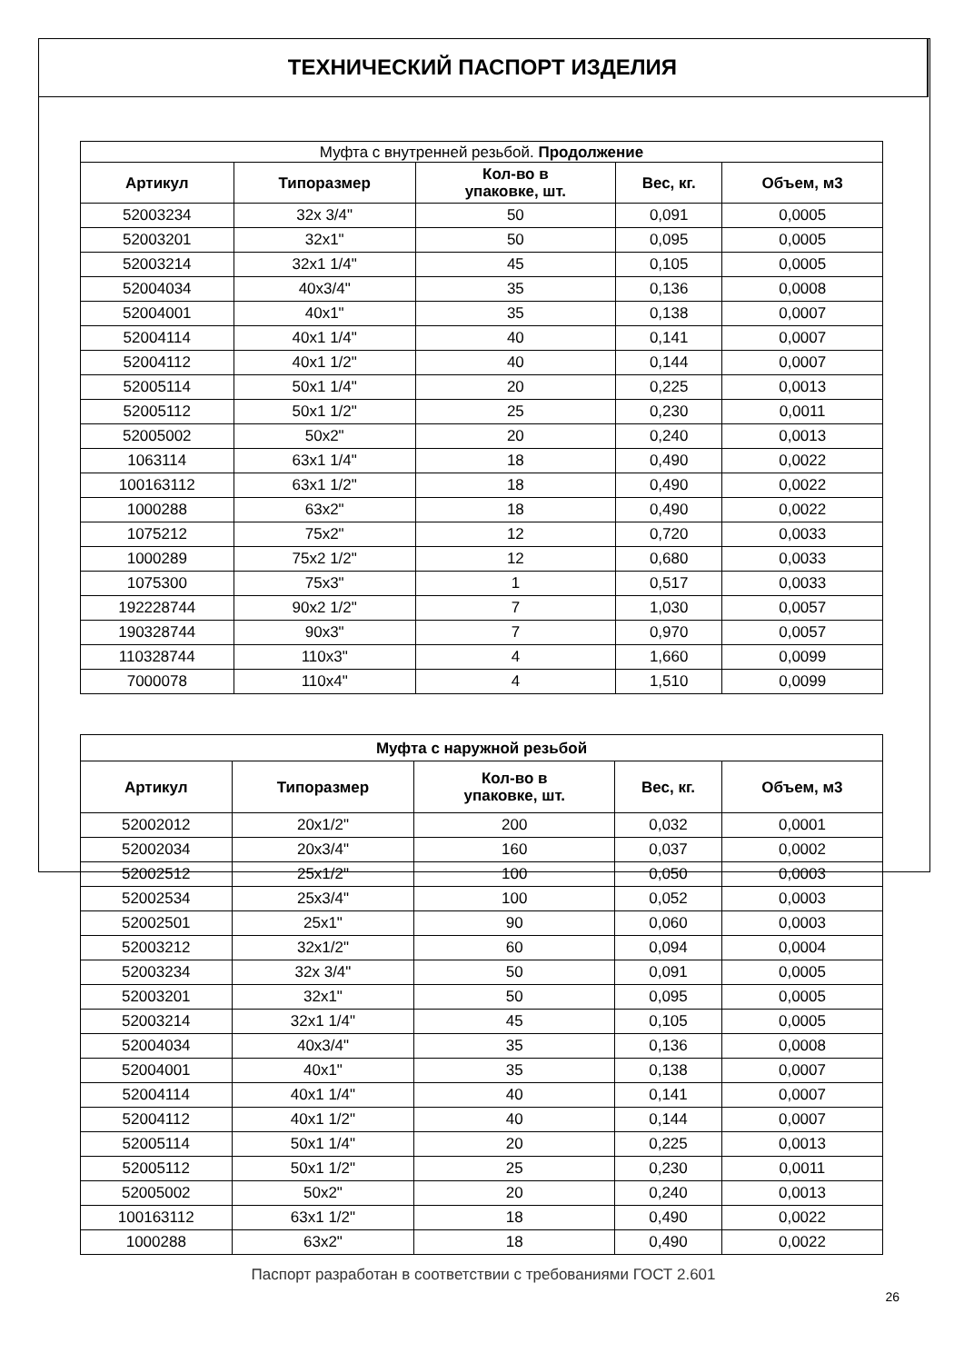ТЕХНИЧЕСКИЙ ПАСПОРТ ИЗДЕЛИЯ
| Муфта с внутренней резьбой. Продолжение | | | | |
| --- | --- | --- | --- | --- |
| Артикул | Типоразмер | Кол-во в упаковке, шт. | Вес, кг. | Объем, м3 |
| 52003234 | 32x 3/4" | 50 | 0,091 | 0,0005 |
| 52003201 | 32x1" | 50 | 0,095 | 0,0005 |
| 52003214 | 32x1 1/4" | 45 | 0,105 | 0,0005 |
| 52004034 | 40x3/4" | 35 | 0,136 | 0,0008 |
| 52004001 | 40x1" | 35 | 0,138 | 0,0007 |
| 52004114 | 40x1 1/4" | 40 | 0,141 | 0,0007 |
| 52004112 | 40x1 1/2" | 40 | 0,144 | 0,0007 |
| 52005114 | 50x1 1/4" | 20 | 0,225 | 0,0013 |
| 52005112 | 50x1 1/2" | 25 | 0,230 | 0,0011 |
| 52005002 | 50x2" | 20 | 0,240 | 0,0013 |
| 1063114 | 63x1 1/4" | 18 | 0,490 | 0,0022 |
| 100163112 | 63x1 1/2" | 18 | 0,490 | 0,0022 |
| 1000288 | 63x2" | 18 | 0,490 | 0,0022 |
| 1075212 | 75x2" | 12 | 0,720 | 0,0033 |
| 1000289 | 75x2 1/2" | 12 | 0,680 | 0,0033 |
| 1075300 | 75x3" | 1 | 0,517 | 0,0033 |
| 192228744 | 90x2 1/2" | 7 | 1,030 | 0,0057 |
| 190328744 | 90x3" | 7 | 0,970 | 0,0057 |
| 110328744 | 110x3" | 4 | 1,660 | 0,0099 |
| 7000078 | 110x4" | 4 | 1,510 | 0,0099 |
| Муфта с наружной резьбой | | | | |
| --- | --- | --- | --- | --- |
| Артикул | Типоразмер | Кол-во в упаковке, шт. | Вес, кг. | Объем, м3 |
| 52002012 | 20x1/2" | 200 | 0,032 | 0,0001 |
| 52002034 | 20x3/4" | 160 | 0,037 | 0,0002 |
| 52002512 | 25x1/2" | 100 | 0,050 | 0,0003 |
| 52002534 | 25x3/4" | 100 | 0,052 | 0,0003 |
| 52002501 | 25x1" | 90 | 0,060 | 0,0003 |
| 52003212 | 32x1/2" | 60 | 0,094 | 0,0004 |
| 52003234 | 32x 3/4" | 50 | 0,091 | 0,0005 |
| 52003201 | 32x1" | 50 | 0,095 | 0,0005 |
| 52003214 | 32x1 1/4" | 45 | 0,105 | 0,0005 |
| 52004034 | 40x3/4" | 35 | 0,136 | 0,0008 |
| 52004001 | 40x1" | 35 | 0,138 | 0,0007 |
| 52004114 | 40x1 1/4" | 40 | 0,141 | 0,0007 |
| 52004112 | 40x1 1/2" | 40 | 0,144 | 0,0007 |
| 52005114 | 50x1 1/4" | 20 | 0,225 | 0,0013 |
| 52005112 | 50x1 1/2" | 25 | 0,230 | 0,0011 |
| 52005002 | 50x2" | 20 | 0,240 | 0,0013 |
| 100163112 | 63x1 1/2" | 18 | 0,490 | 0,0022 |
| 1000288 | 63x2" | 18 | 0,490 | 0,0022 |
Паспорт разработан в соответствии с требованиями ГОСТ 2.601
26